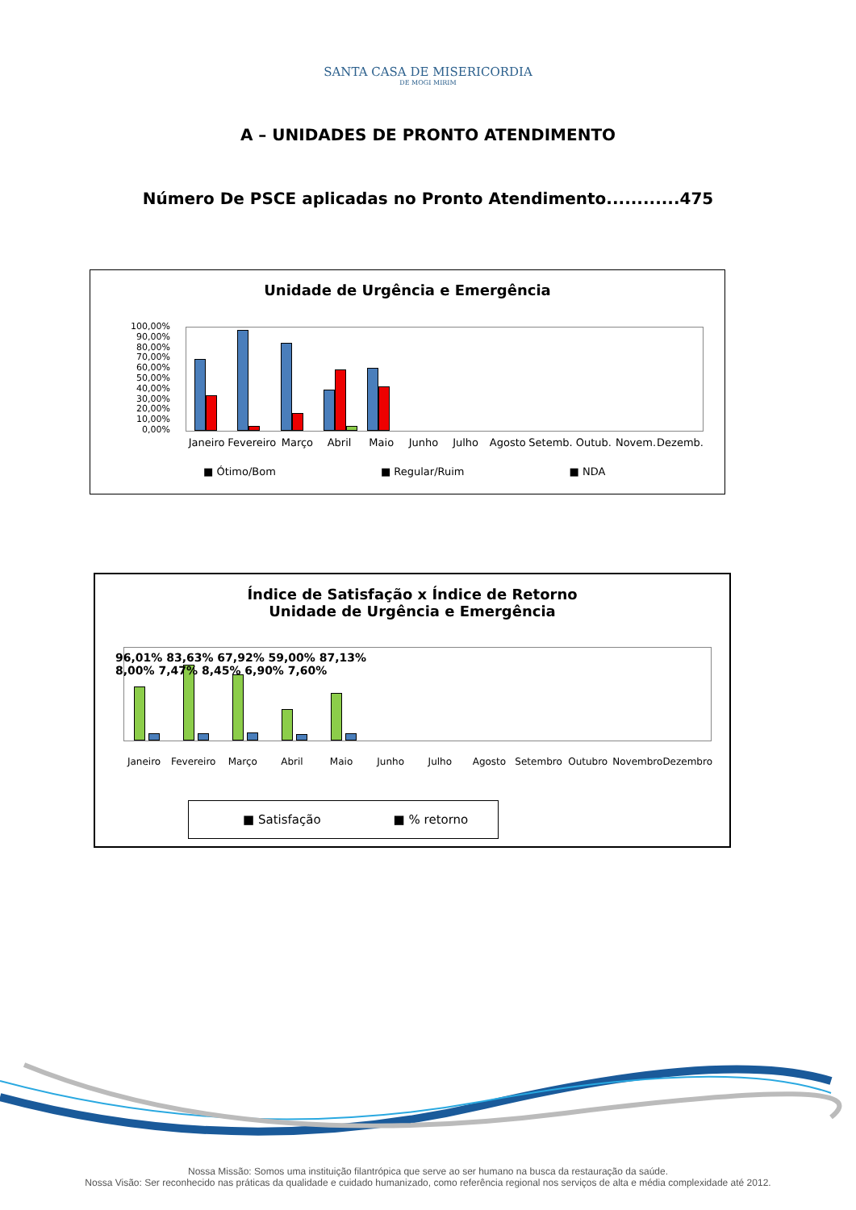SANTA CASA DE MISERICORDIA
DE MOGI MIRIM
A – UNIDADES DE PRONTO ATENDIMENTO
Número De PSCE aplicadas no Pronto Atendimento............475
Unidade de Urgência e Emergência
100,00%
90,00%
80,00%
70,00%
60,00%
50,00%
40,00%
30,00%
20,00%
10,00%
0,00%
Janeiro Fevereiro Março Abril Maio Junho Julho Agosto Setemb. Outub. Novem. Dezemb.
■ Ótimo/Bom ■ Regular/Ruim ■ NDA
Índice de Satisfação x Índice de Retorno
Unidade de Urgência e Emergência
96,01% 83,63% 67,92% 59,00% 87,13% 8,00% 7,47% 8,45% 6,90% 7,60%
Janeiro Fevereiro Março Abril Maio Junho Julho Agosto Setembro Outubro Novembro Dezembro
■ Satisfação ■ % retorno
Nossa Missão: Somos uma instituição filantrópica que serve ao ser humano na busca da restauração da saúde.
Nossa Visão: Ser reconhecido nas práticas da qualidade e cuidado humanizado, como referência regional nos serviços de alta e média complexidade até 2012.